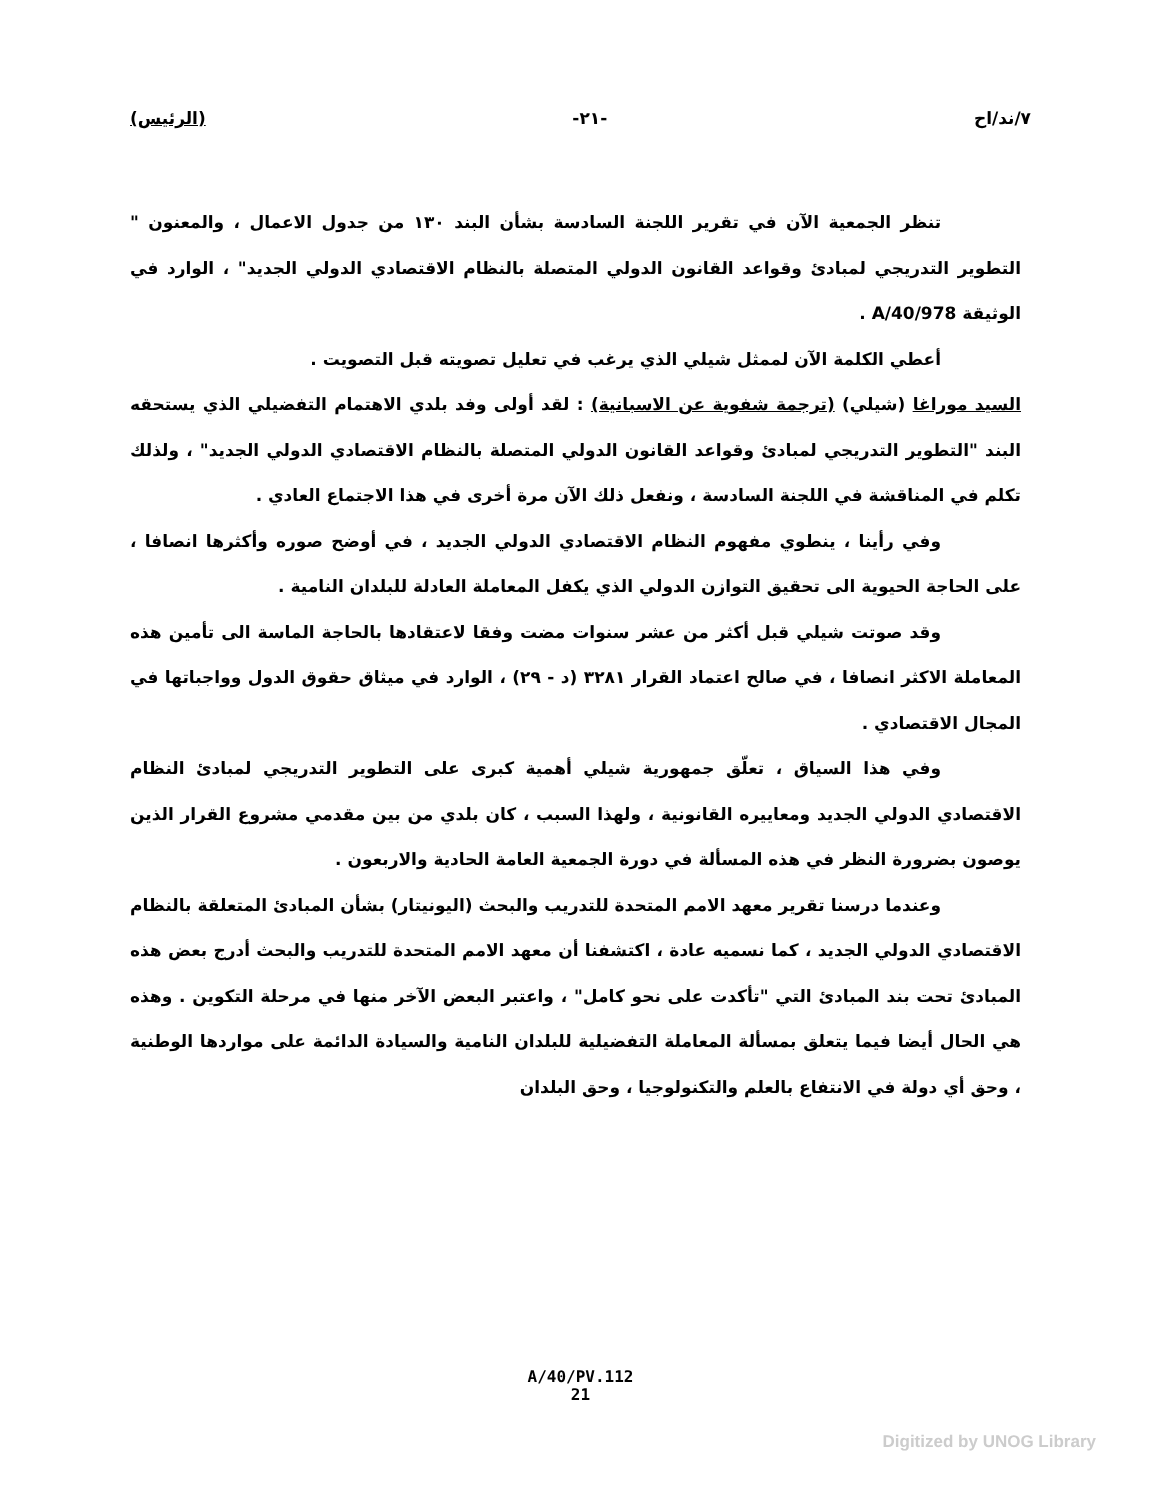٧/ند/اح -٢١- (الرئيس)
تنظر الجمعية الآن في تقرير اللجنة السادسة بشأن البند ١٣٠ من جدول الاعمال ، والمعنون " التطوير التدريجي لمبادئ وقواعد القانون الدولي المتصلة بالنظام الاقتصادي الدولي الجديد" ، الوارد في الوثيقة A/40/978 .
أعطي الكلمة الآن لممثل شيلي الذي يرغب في تعليل تصويته قبل التصويت .
السيد موراغا (شيلي) (ترجمة شفوية عن الاسبانية) : لقد أولى وفد بلدي الاهتمام التفضيلي الذي يستحقه البند "التطوير التدريجي لمبادئ وقواعد القانون الدولي المتصلة بالنظام الاقتصادي الدولي الجديد" ، ولذلك تكلم في المناقشة في اللجنة السادسة ، ونفعل ذلك الآن مرة أخرى في هذا الاجتماع العادي .
وفي رأينا ، ينطوي مفهوم النظام الاقتصادي الدولي الجديد ، في أوضح صوره وأكثرها انصافا ، على الحاجة الحيوية الى تحقيق التوازن الدولي الذي يكفل المعاملة العادلة للبلدان النامية .
وقد صوتت شيلي قبل أكثر من عشر سنوات مضت وفقا لاعتقادها بالحاجة الماسة الى تأمين هذه المعاملة الاكثر انصافا ، في صالح اعتماد القرار ٣٢٨١ (د - ٢٩) ، الوارد في ميثاق حقوق الدول وواجباتها في المجال الاقتصادي .
وفي هذا السياق ، تعلّق جمهورية شيلي أهمية كبرى على التطوير التدريجي لمبادئ النظام الاقتصادي الدولي الجديد ومعاييره القانونية ، ولهذا السبب ، كان بلدي من بين مقدمي مشروع القرار الذين يوصون بضرورة النظر في هذه المسألة في دورة الجمعية العامة الحادية والاربعون .
وعندما درسنا تقرير معهد الامم المتحدة للتدريب والبحث (اليونيتار) بشأن المبادئ المتعلقة بالنظام الاقتصادي الدولي الجديد ، كما نسميه عادة ، اكتشفنا أن معهد الامم المتحدة للتدريب والبحث أدرج بعض هذه المبادئ تحت بند المبادئ التي "تأكدت على نحو كامل" ، واعتبر البعض الآخر منها في مرحلة التكوين . وهذه هي الحال أيضا فيما يتعلق بمسألة المعاملة التفضيلية للبلدان النامية والسيادة الدائمة على مواردها الوطنية ، وحق أي دولة في الانتفاع بالعلم والتكنولوجيا ، وحق البلدان
A/40/PV.112
21
Digitized by UNOG Library